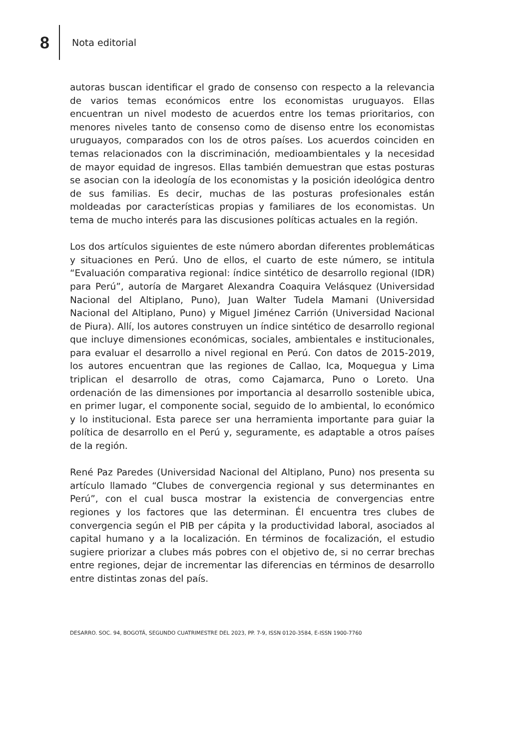8
Nota editorial
autoras buscan identificar el grado de consenso con respecto a la relevancia de varios temas económicos entre los economistas uruguayos. Ellas encuentran un nivel modesto de acuerdos entre los temas prioritarios, con menores niveles tanto de consenso como de disenso entre los economistas uruguayos, comparados con los de otros países. Los acuerdos coinciden en temas relacionados con la discriminación, medioambientales y la necesidad de mayor equidad de ingresos. Ellas también demuestran que estas posturas se asocian con la ideología de los economistas y la posición ideológica dentro de sus familias. Es decir, muchas de las posturas profesionales están moldeadas por características propias y familiares de los economistas. Un tema de mucho interés para las discusiones políticas actuales en la región.
Los dos artículos siguientes de este número abordan diferentes problemáticas y situaciones en Perú. Uno de ellos, el cuarto de este número, se intitula “Evaluación comparativa regional: índice sintético de desarrollo regional (IDR) para Perú”, autoría de Margaret Alexandra Coaquira Velásquez (Universidad Nacional del Altiplano, Puno), Juan Walter Tudela Mamani (Universidad Nacional del Altiplano, Puno) y Miguel Jiménez Carrión (Universidad Nacional de Piura). Allí, los autores construyen un índice sintético de desarrollo regional que incluye dimensiones económicas, sociales, ambientales e institucionales, para evaluar el desarrollo a nivel regional en Perú. Con datos de 2015-2019, los autores encuentran que las regiones de Callao, Ica, Moquegua y Lima triplican el desarrollo de otras, como Cajamarca, Puno o Loreto. Una ordenación de las dimensiones por importancia al desarrollo sostenible ubica, en primer lugar, el componente social, seguido de lo ambiental, lo económico y lo institucional. Esta parece ser una herramienta importante para guiar la política de desarrollo en el Perú y, seguramente, es adaptable a otros países de la región.
René Paz Paredes (Universidad Nacional del Altiplano, Puno) nos presenta su artículo llamado “Clubes de convergencia regional y sus determinantes en Perú”, con el cual busca mostrar la existencia de convergencias entre regiones y los factores que las determinan. Él encuentra tres clubes de convergencia según el PIB per cápita y la productividad laboral, asociados al capital humano y a la localización. En términos de focalización, el estudio sugiere priorizar a clubes más pobres con el objetivo de, si no cerrar brechas entre regiones, dejar de incrementar las diferencias en términos de desarrollo entre distintas zonas del país.
DESARRO. SOC. 94, BOGOTÁ, SEGUNDO CUATRIMESTRE DEL 2023, PP. 7-9, ISSN 0120-3584, E-ISSN 1900-7760